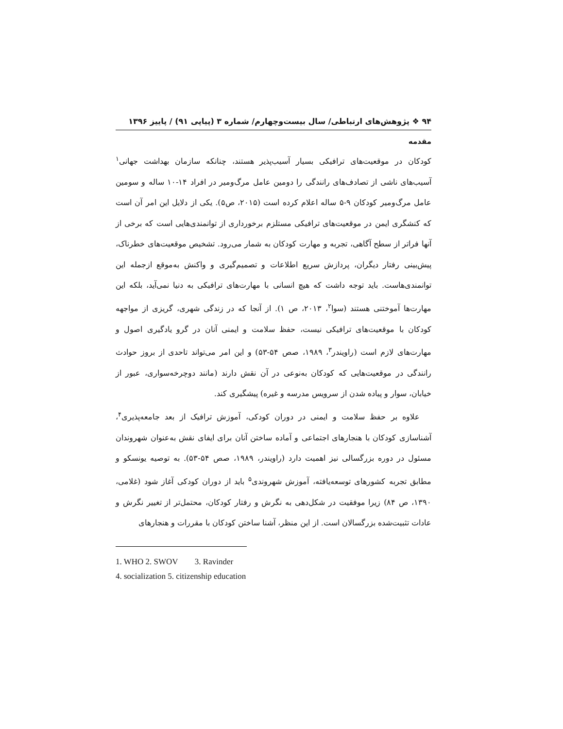۹۴ ❖ پژوهش‌های ارتباطی/ سال بیست‌وچهارم/ شماره ۳ (پیاپی ۹۱) / پاییز ۱۳۹۶
مقدمه
کودکان در موقعیت‌های ترافیکی بسیار آسیب‌پذیر هستند، چنانکه سازمان بهداشت جهانی<sup>۱</sup> آسیب‌های ناشی از تصادف‌های رانندگی را دومین عامل مرگ‌ومیر در افراد ۱۴-۱۰ ساله و سومین عامل مرگ‌ومیر کودکان ۹-۵ ساله اعلام کرده است (۲۰۱۵، ص۵). یکی از دلایل این امر آن است که کنشگری ایمن در موقعیت‌های ترافیکی مستلزم برخورداری از توانمندی‌هایی است که برخی از آنها فراتر از سطح آگاهی، تجربه و مهارت کودکان به شمار می‌رود. تشخیص موقعیت‌های خطرناک، پیش‌بینی رفتار دیگران، پردازش سریع اطلاعات و تصمیم‌گیری و واکنش به‌موقع ازجمله این توانمندی‌هاست. باید توجه داشت که هیچ انسانی با مهارت‌های ترافیکی به دنیا نمی‌آید، بلکه این مهارت‌ها آموختنی هستند (سوا<sup>۲</sup>، ۲۰۱۳، ص ۱). از آنجا که در زندگی شهری، گریزی از مواجهه کودکان با موقعیت‌های ترافیکی نیست، حفظ سلامت و ایمنی آنان در گرو یادگیری اصول و مهارت‌های لازم است (راویندر<sup>۳</sup>، ۱۹۸۹، صص ۵۴-۵۳) و این امر می‌تواند تاحدی از بروز حوادث رانندگی در موقعیت‌هایی که کودکان به‌نوعی در آن نقش دارند (مانند دوچرخه‌سواری، عبور از خیابان، سوار و پیاده شدن از سرویس مدرسه و غیره) پیشگیری کند.
علاوه بر حفظ سلامت و ایمنی در دوران کودکی، آموزش ترافیک از بعد جامعه‌پذیری<sup>۴</sup>، آشناسازی کودکان با هنجارهای اجتماعی و آماده ساختن آنان برای ایفای نقش به‌عنوان شهروندان مسئول در دوره بزرگسالی نیز اهمیت دارد (راویندر، ۱۹۸۹، صص ۵۴-۵۳). به توصیه یونسکو و مطابق تجربه کشورهای توسعه‌یافته، آموزش شهروندی<sup>۵</sup> باید از دوران کودکی آغاز شود (غلامی، ۱۳۹۰، ص ۸۴) زیرا موفقیت در شکل‌دهی به نگرش و رفتار کودکان، محتمل‌تر از تغییر نگرش و عادات تثبیت‌شده بزرگسالان است. از این منظر، آشنا ساختن کودکان با مقررات و هنجارهای
1. WHO 2. SWOV 3. Ravinder
4. socialization 5. citizenship education